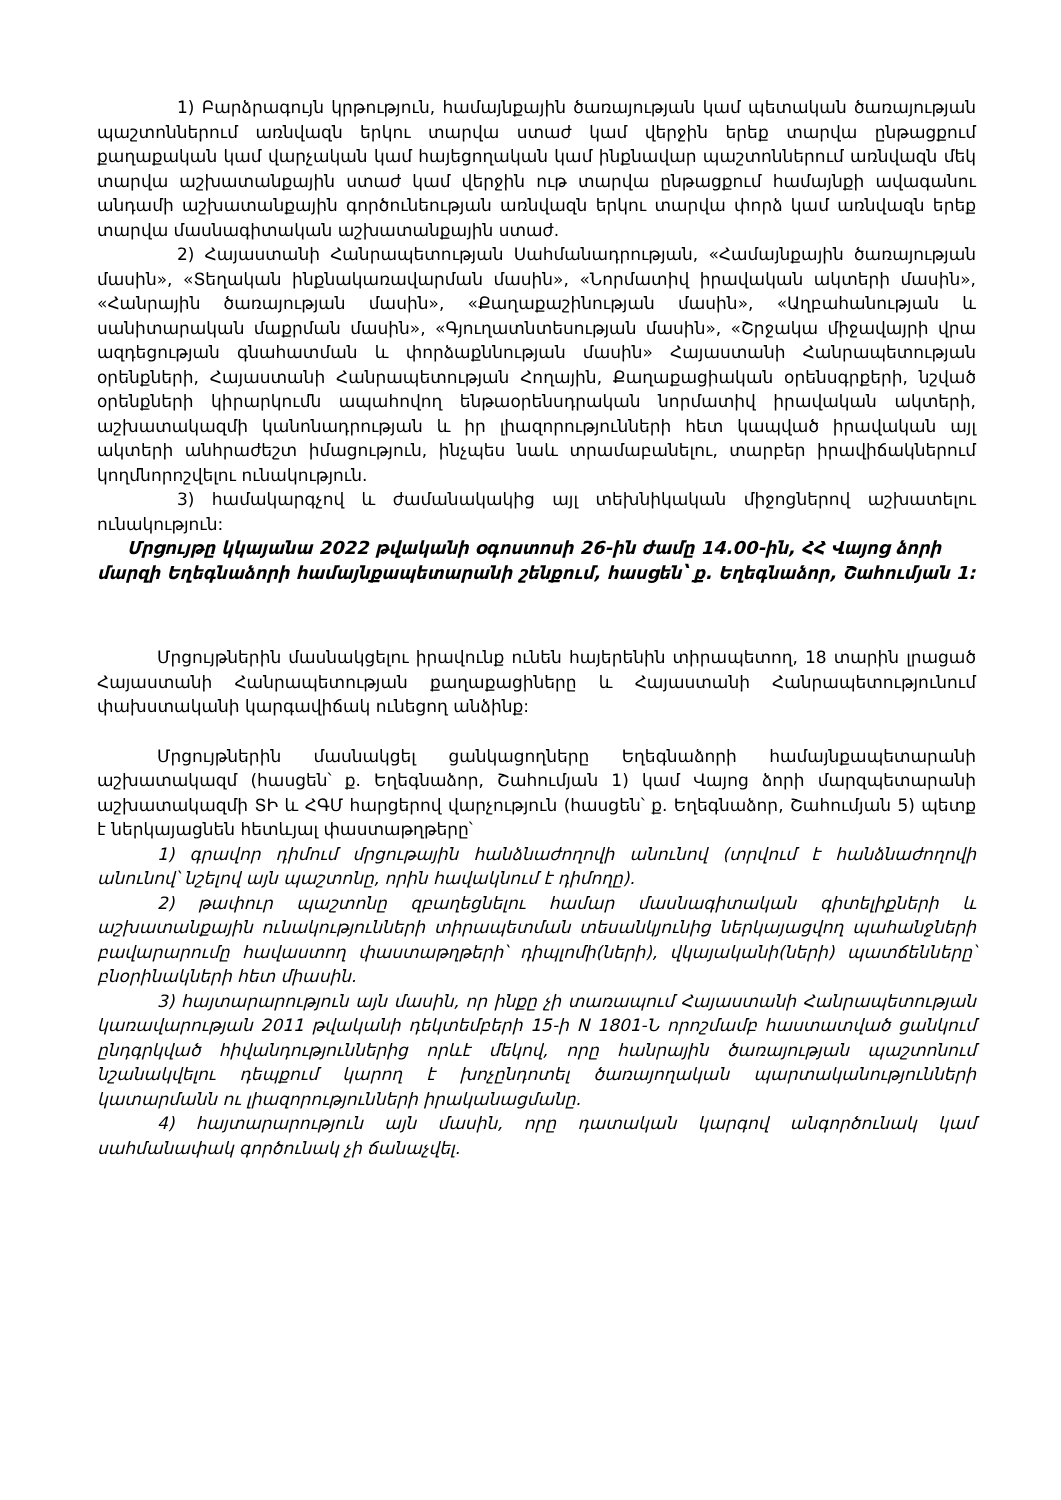1) Բարձրագույն կրթություն, համայնքային ծառայության կամ պետական ծառայության պաշտոններում առնվազն երկու տարվա ստաժ կամ վերջին երեք տարվա ընթացքում քաղաքական կամ վարչական կամ հայեցողական կամ ինքնավար պաշտոններում առնվազն մեկ տարվա աշխատանքային ստաժ կամ վերջին ութ տարվա ընթացքում համայնքի ավագանու անդամի աշխատանքային գործունեության առնվազն երկու տարվա փորձ կամ առնվազն երեք տարվա մասնագիտական աշխատանքային ստաժ.
2) Հայաստանի Հանրապետության Սահմանադրության, «Համայնքային ծառայության մասին», «Տեղական ինքնակառավարման մասին», «Նորմատիվ իրավական ակտերի մասին», «Հանրային ծառայության մասին», «Քաղաքաշինության մասին», «Աղբահանության և սանիտարական մաքրման մասին», «Գյուղատնտեսության մասին», «Շրջակա միջավայրի վրա ազդեցության գնահատման և փորձաքննության մասին» Հայաստանի Հանրապետության օրենքների, Հայաստանի Հանրապետության Հողային, Քաղաքացիական օրենսգրքերի, նշված օրենքների կիրարկումն ապահովող ենթաօրենսդրական նորմատիվ իրավական ակտերի, աշխատակազմի կանոնադրության և իր լիազորությունների հետ կապված իրավական այլ ակտերի անհրաժեշտ իմացություն, ինչպես նաև տրամաբանելու, տարբեր իրավիճակներում կողմնորոշվելու ունակություն.
3) համակարգչով և ժամանակակից այլ տեխնիկական միջոցներով աշխատելու ունակություն:
Մրցույթը կկայանա 2022 թվականի օգոստոսի 26-ին ժամը 14.00-ին, ՀՀ Վայոց ձորի մարզի Եղեգնաձորի համայնքապետարանի շենքում, հասցեն՝ ք. Եղեգնաձոր, Շահումյան 1:
Մրցույթներին մասնակցելու իրավունք ունեն հայերենին տիրապետող, 18 տարին լրացած Հայաստանի Հանրապետության քաղաքացիները և Հայաստանի Հանրապետությունում փախստականի կարգավիճակ ունեցող անձինք:
Մրցույթներին մասնակցել ցանկացողները Եղեգնաձորի համայնքապետարանի աշխատակազմ (հասցեն՝ ք. Եղեգնաձոր, Շահումյան 1) կամ Վայոց ձորի մարզպետարանի աշխատակազմի ՏԻ և ՀԳՄ հարցերով վարչություն (հասցեն՝ ք. Եղեգնաձոր, Շահումյան 5) պետք է ներկայացնեն հետևյալ փաստաթղթերը՝
1) գրավոր դիմում մրցութային հանձնաժողովի անունով (տրվում է հանձնաժողովի անունով՝ նշելով այն պաշտոնը, որին հավակնում է դիմողը).
2) թափուր պաշտոնը զբաղեցնելու համար մասնագիտական գիտելիքների և աշխատանքային ունակությունների տիրապետման տեսանկյունից ներկայացվող պահանջների բավարարումը հավաստող փաստաթղթերի՝ դիպլոմի(ների), վկայականի(ների) պատճենները՝ բնօրինակների հետ միասին.
3) հայտարարություն այն մասին, որ ինքը չի տառապում Հայաստանի Հանրապետության կառավարության 2011 թվականի դեկտեմբերի 15-ի N 1801-Ն որոշմամբ հաստատված ցանկում ընդգրկված հիվանդություններից որևէ մեկով, որը հանրային ծառայության պաշտոնում նշանակվելու դեպքում կարող է խոչընդոտել ծառայողական պարտականությունների կատարմանն ու լիազորությունների իրականացմանը.
4) հայտարարություն այն մասին, որը դատական կարգով անգործունակ կամ սահմանափակ գործունակ չի ճանաչվել.